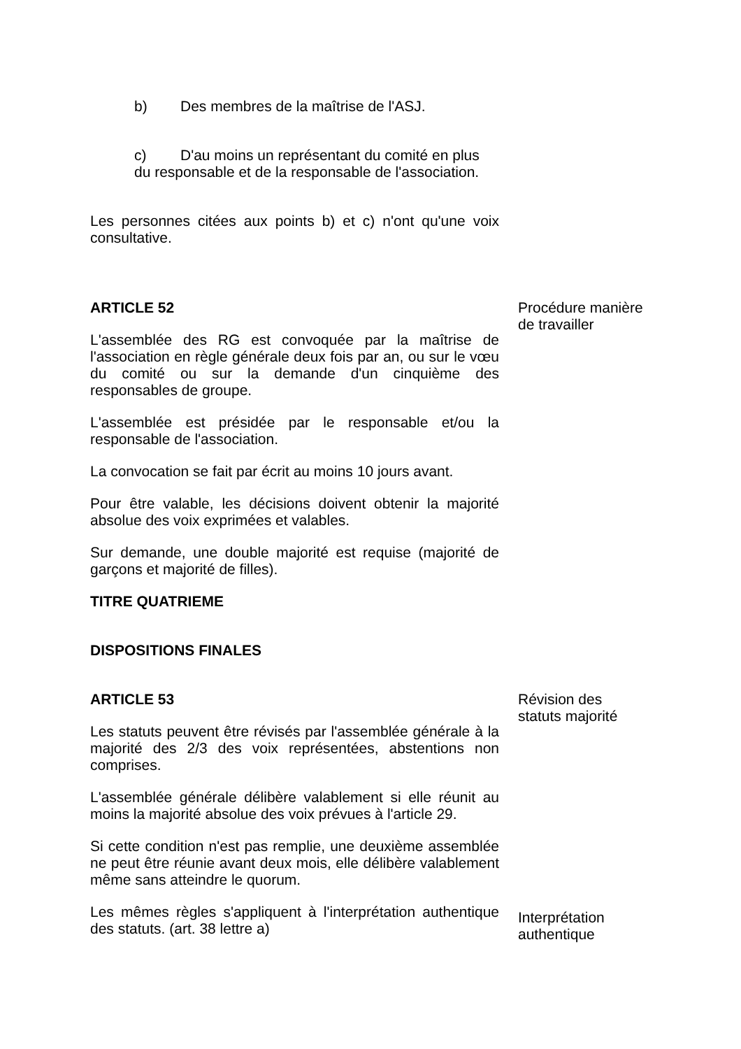b) Des membres de la maîtrise de l'ASJ.
c) D'au moins un représentant du comité en plus du responsable et de la responsable de l'association.
Les personnes citées aux points b) et c) n'ont qu'une voix consultative.
ARTICLE 52
L'assemblée des RG est convoquée par la maîtrise de l'association en règle générale deux fois par an, ou sur le vœu du comité ou sur la demande d'un cinquième des responsables de groupe.
L'assemblée est présidée par le responsable et/ou la responsable de l'association.
La convocation se fait par écrit au moins 10 jours avant.
Pour être valable, les décisions doivent obtenir la majorité absolue des voix exprimées et valables.
Sur demande, une double majorité est requise (majorité de garçons et majorité de filles).
TITRE QUATRIEME
DISPOSITIONS FINALES
Procédure manière de travailler
ARTICLE 53
Les statuts peuvent être révisés par l'assemblée générale à la majorité des 2/3 des voix représentées, abstentions non comprises.
L'assemblée générale délibère valablement si elle réunit au moins la majorité absolue des voix prévues à l'article 29.
Si cette condition n'est pas remplie, une deuxième assemblée ne peut être réunie avant deux mois, elle délibère valablement même sans atteindre le quorum.
Révision des statuts majorité
Les mêmes règles s'appliquent à l'interprétation authentique des statuts. (art. 38 lettre a)
Interprétation authentique